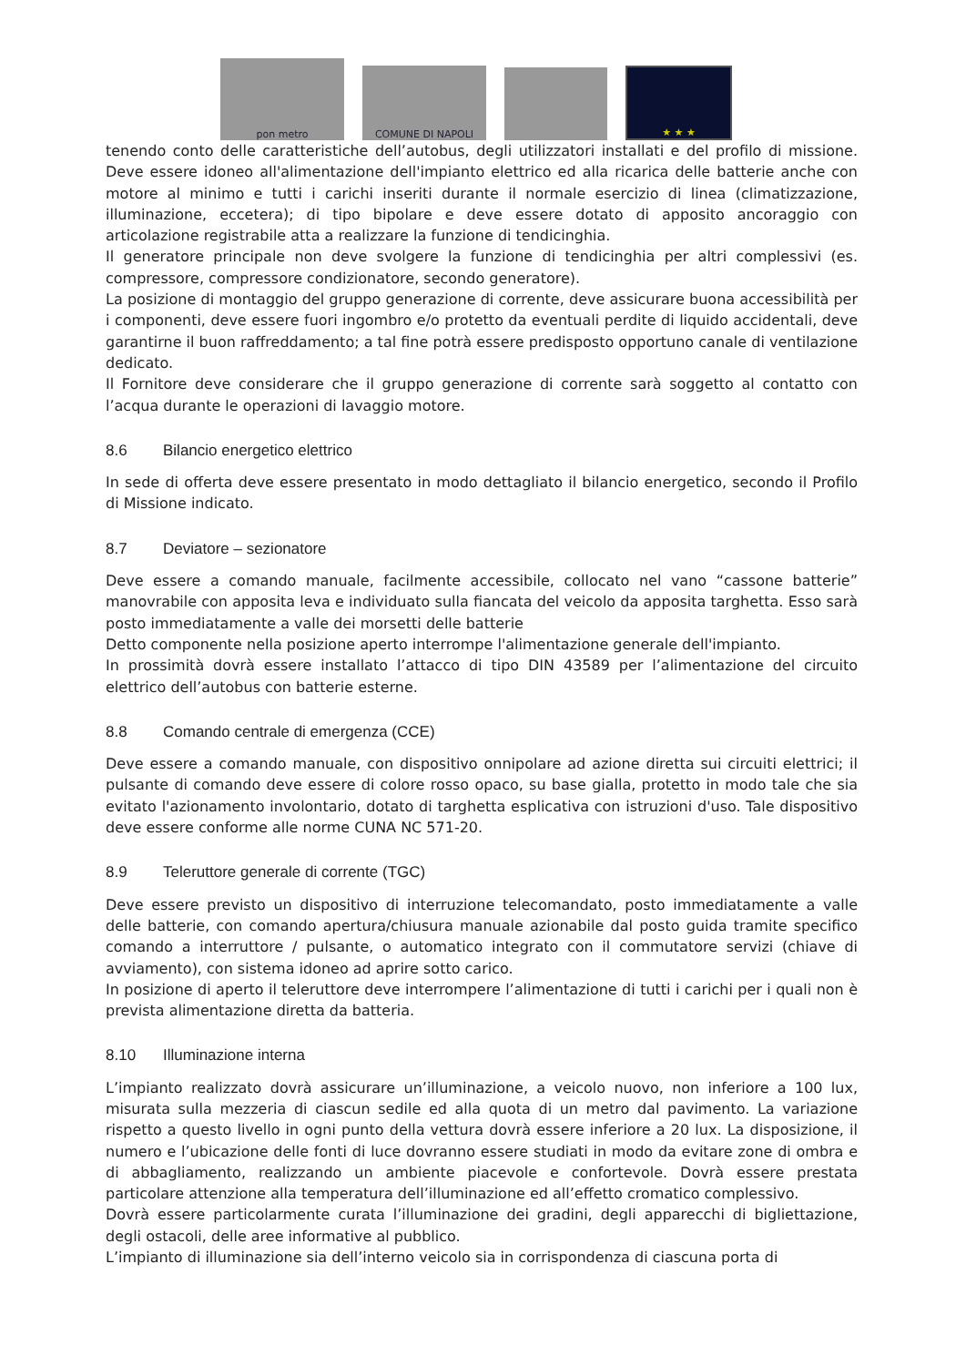pon metro
COMUNE DI NAPOLI
★ ★ ★
tenendo conto delle caratteristiche dell’autobus, degli utilizzatori installati e del profilo di missione. Deve essere idoneo all'alimentazione dell'impianto elettrico ed alla ricarica delle batterie anche con motore al minimo e tutti i carichi inseriti durante il normale esercizio di linea (climatizzazione, illuminazione, eccetera); di tipo bipolare e deve essere dotato di apposito ancoraggio con articolazione registrabile atta a realizzare la funzione di tendicinghia.
Il generatore principale non deve svolgere la funzione di tendicinghia per altri complessivi (es. compressore, compressore condizionatore, secondo generatore).
La posizione di montaggio del gruppo generazione di corrente, deve assicurare buona accessibilità per i componenti, deve essere fuori ingombro e/o protetto da eventuali perdite di liquido accidentali, deve garantirne il buon raffreddamento; a tal fine potrà essere predisposto opportuno canale di ventilazione dedicato.
Il Fornitore deve considerare che il gruppo generazione di corrente sarà soggetto al contatto con l’acqua durante le operazioni di lavaggio motore.
8.6 Bilancio energetico elettrico
In sede di offerta deve essere presentato in modo dettagliato il bilancio energetico, secondo il Profilo di Missione indicato.
8.7 Deviatore – sezionatore
Deve essere a comando manuale, facilmente accessibile, collocato nel vano “cassone batterie” manovrabile con apposita leva e individuato sulla fiancata del veicolo da apposita targhetta. Esso sarà posto immediatamente a valle dei morsetti delle batterie
Detto componente nella posizione aperto interrompe l'alimentazione generale dell'impianto.
In prossimità dovrà essere installato l’attacco di tipo DIN 43589 per l’alimentazione del circuito elettrico dell’autobus con batterie esterne.
8.8 Comando centrale di emergenza (CCE)
Deve essere a comando manuale, con dispositivo onnipolare ad azione diretta sui circuiti elettrici; il pulsante di comando deve essere di colore rosso opaco, su base gialla, protetto in modo tale che sia evitato l'azionamento involontario, dotato di targhetta esplicativa con istruzioni d'uso. Tale dispositivo deve essere conforme alle norme CUNA NC 571-20.
8.9 Teleruttore generale di corrente (TGC)
Deve essere previsto un dispositivo di interruzione telecomandato, posto immediatamente a valle delle batterie, con comando apertura/chiusura manuale azionabile dal posto guida tramite specifico comando a interruttore / pulsante, o automatico integrato con il commutatore servizi (chiave di avviamento), con sistema idoneo ad aprire sotto carico.
In posizione di aperto il teleruttore deve interrompere l’alimentazione di tutti i carichi per i quali non è prevista alimentazione diretta da batteria.
8.10 Illuminazione interna
L’impianto realizzato dovrà assicurare un’illuminazione, a veicolo nuovo, non inferiore a 100 lux, misurata sulla mezzeria di ciascun sedile ed alla quota di un metro dal pavimento. La variazione rispetto a questo livello in ogni punto della vettura dovrà essere inferiore a 20 lux. La disposizione, il numero e l’ubicazione delle fonti di luce dovranno essere studiati in modo da evitare zone di ombra e di abbagliamento, realizzando un ambiente piacevole e confortevole. Dovrà essere prestata particolare attenzione alla temperatura dell’illuminazione ed all’effetto cromatico complessivo.
Dovrà essere particolarmente curata l’illuminazione dei gradini, degli apparecchi di bigliettazione, degli ostacoli, delle aree informative al pubblico.
L’impianto di illuminazione sia dell’interno veicolo sia in corrispondenza di ciascuna porta di